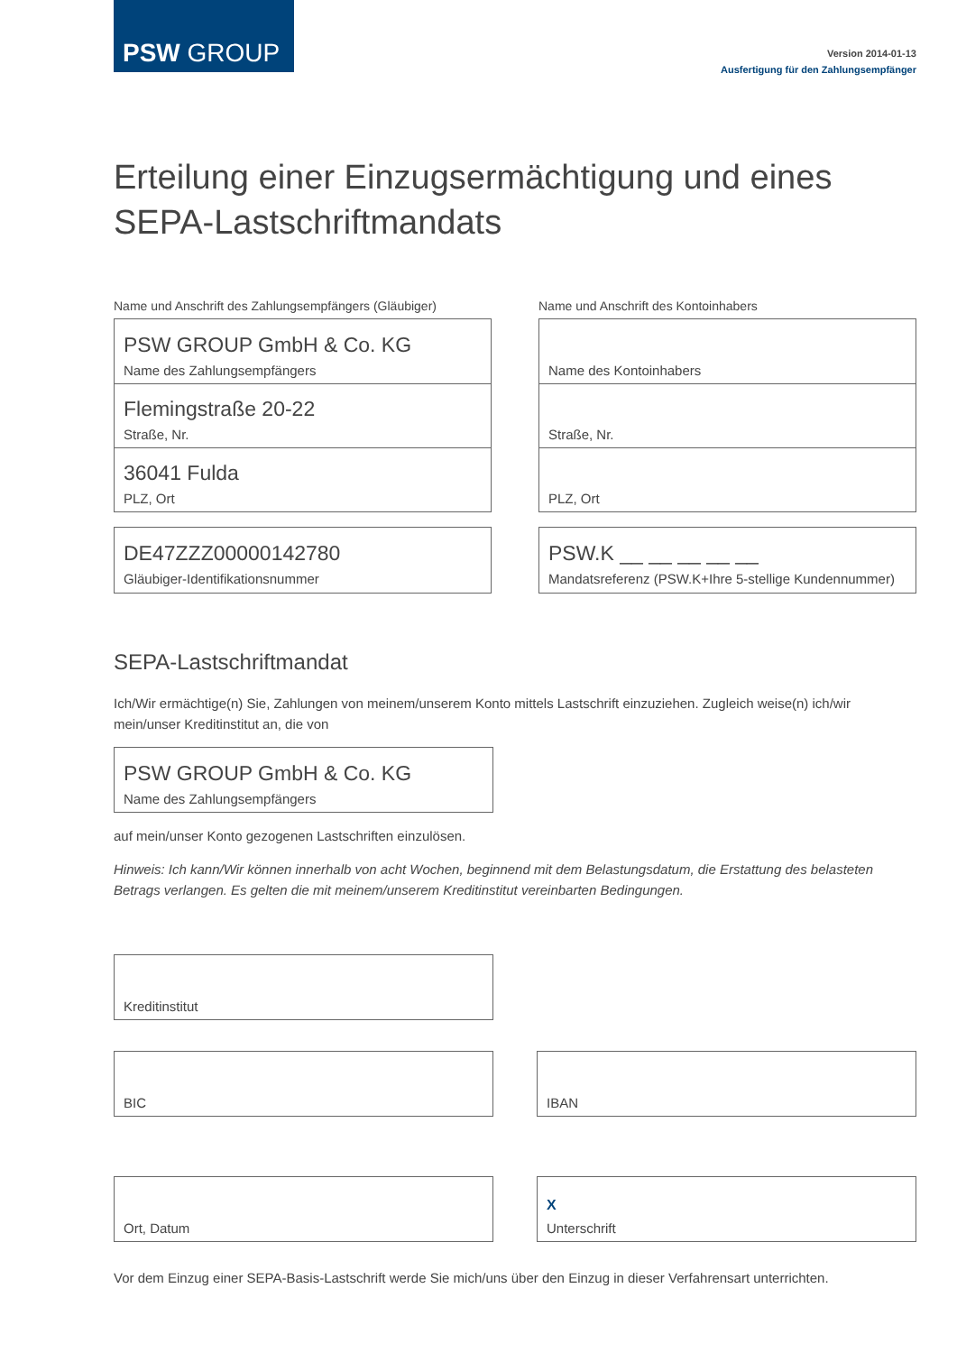PSW GROUP
Version 2014-01-13
Ausfertigung für den Zahlungsempfänger
Erteilung einer Einzugsermächtigung und eines SEPA-Lastschriftmandats
Name und Anschrift des Zahlungsempfängers (Gläubiger)
PSW GROUP GmbH & Co. KG
Name des Zahlungsempfängers
Flemingstraße 20-22
Straße, Nr.
36041 Fulda
PLZ, Ort
DE47ZZZ00000142780
Gläubiger-Identifikationsnummer
Name und Anschrift des Kontoinhabers
Name des Kontoinhabers
Straße, Nr.
PLZ, Ort
PSW.K __ __ __ __ __
Mandatsreferenz (PSW.K+Ihre 5-stellige Kundennummer)
SEPA-Lastschriftmandat
Ich/Wir ermächtige(n) Sie, Zahlungen von meinem/unserem Konto mittels Lastschrift einzuziehen. Zugleich weise(n) ich/wir mein/unser Kreditinstitut an, die von
PSW GROUP GmbH & Co. KG
Name des Zahlungsempfängers
auf mein/unser Konto gezogenen Lastschriften einzulösen.
Hinweis: Ich kann/Wir können innerhalb von acht Wochen, beginnend mit dem Belastungsdatum, die Erstattung des belasteten Betrags verlangen. Es gelten die mit meinem/unserem Kreditinstitut vereinbarten Bedingungen.
Kreditinstitut
BIC IBAN
Ort, Datum X
Unterschrift
Vor dem Einzug einer SEPA-Basis-Lastschrift werde Sie mich/uns über den Einzug in dieser Verfahrensart unterrichten.